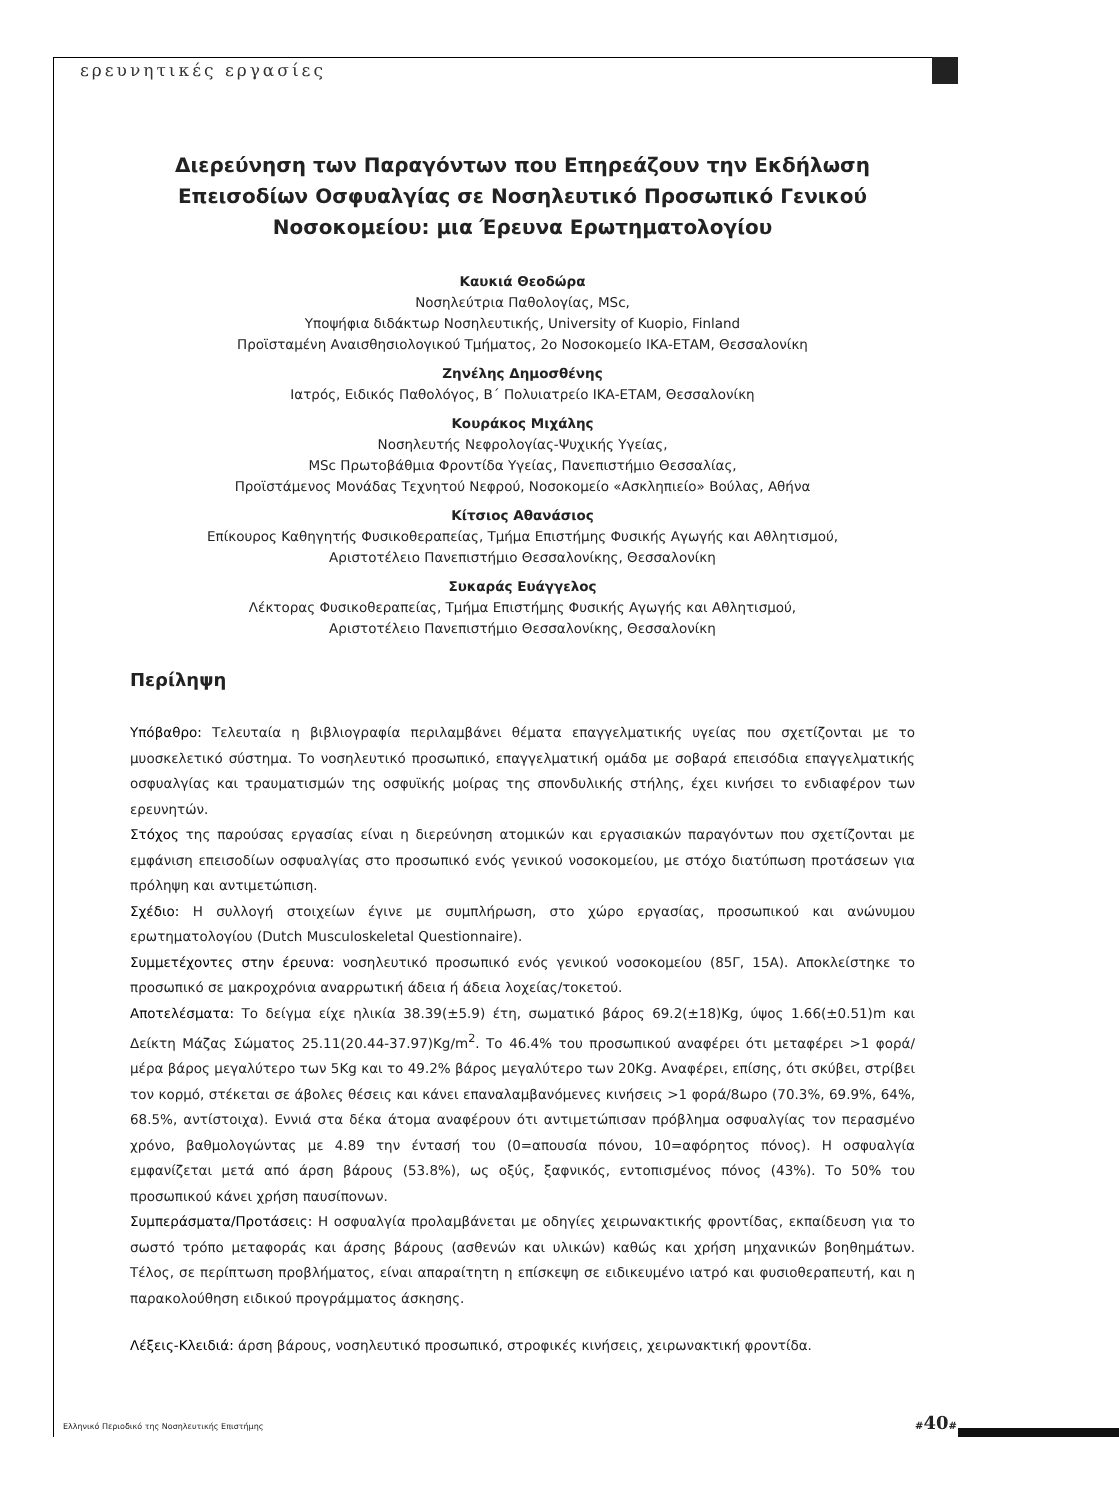ερευνητικές εργασίες
Διερεύνηση των Παραγόντων που Επηρεάζουν την Εκδήλωση Επεισοδίων Οσφυαλγίας σε Νοσηλευτικό Προσωπικό Γενικού Νοσοκομείου: μια Έρευνα Ερωτηματολογίου
Καυκιά Θεοδώρα
Νοσηλεύτρια Παθολογίας, MSc,
Υποψήφια διδάκτωρ Νοσηλευτικής, University of Kuopio, Finland
Προϊσταμένη Αναισθησιολογικού Τμήματος, 2ο Νοσοκομείο ΙΚΑ-ΕΤΑΜ, Θεσσαλονίκη
Ζηνέλης Δημοσθένης
Ιατρός, Ειδικός Παθολόγος, Β΄ Πολυιατρείο ΙΚΑ-ΕΤΑΜ, Θεσσαλονίκη
Κουράκος Μιχάλης
Νοσηλευτής Νεφρολογίας-Ψυχικής Υγείας,
MSc Πρωτοβάθμια Φροντίδα Υγείας, Πανεπιστήμιο Θεσσαλίας,
Προϊστάμενος Μονάδας Τεχνητού Νεφρού, Νοσοκομείο «Ασκληπιείο» Βούλας, Αθήνα
Κίτσιος Αθανάσιος
Επίκουρος Καθηγητής Φυσικοθεραπείας, Τμήμα Επιστήμης Φυσικής Αγωγής και Αθλητισμού,
Αριστοτέλειο Πανεπιστήμιο Θεσσαλονίκης, Θεσσαλονίκη
Συκαράς Ευάγγελος
Λέκτορας Φυσικοθεραπείας, Τμήμα Επιστήμης Φυσικής Αγωγής και Αθλητισμού,
Αριστοτέλειο Πανεπιστήμιο Θεσσαλονίκης, Θεσσαλονίκη
Περίληψη
Υπόβαθρο: Τελευταία η βιβλιογραφία περιλαμβάνει θέματα επαγγελματικής υγείας που σχετίζονται με το μυοσκελετικό σύστημα. Το νοσηλευτικό προσωπικό, επαγγελματική ομάδα με σοβαρά επεισόδια επαγγελματικής οσφυαλγίας και τραυματισμών της οσφυϊκής μοίρας της σπονδυλικής στήλης, έχει κινήσει το ενδιαφέρον των ερευνητών.
Στόχος της παρούσας εργασίας είναι η διερεύνηση ατομικών και εργασιακών παραγόντων που σχετίζονται με εμφάνιση επεισοδίων οσφυαλγίας στο προσωπικό ενός γενικού νοσοκομείου, με στόχο διατύπωση προτάσεων για πρόληψη και αντιμετώπιση.
Σχέδιο: Η συλλογή στοιχείων έγινε με συμπλήρωση, στο χώρο εργασίας, προσωπικού και ανώνυμου ερωτηματολογίου (Dutch Musculoskeletal Questionnaire).
Συμμετέχοντες στην έρευνα: νοσηλευτικό προσωπικό ενός γενικού νοσοκομείου (85Γ, 15Α). Αποκλείστηκε το προσωπικό σε μακροχρόνια αναρρωτική άδεια ή άδεια λοχείας/τοκετού.
Αποτελέσματα: Το δείγμα είχε ηλικία 38.39(±5.9) έτη, σωματικό βάρος 69.2(±18)Kg, ύψος 1.66(±0.51)m και Δείκτη Μάζας Σώματος 25.11(20.44-37.97)Kg/m<sup>2</sup>. Το 46.4% του προσωπικού αναφέρει ότι μεταφέρει >1 φορά/μέρα βάρος μεγαλύτερο των 5Kg και το 49.2% βάρος μεγαλύτερο των 20Kg. Αναφέρει, επίσης, ότι σκύβει, στρίβει τον κορμό, στέκεται σε άβολες θέσεις και κάνει επαναλαμβανόμενες κινήσεις >1 φορά/8ωρο (70.3%, 69.9%, 64%, 68.5%, αντίστοιχα). Εννιά στα δέκα άτομα αναφέρουν ότι αντιμετώπισαν πρόβλημα οσφυαλγίας τον περασμένο χρόνο, βαθμολογώντας με 4.89 την έντασή του (0=απουσία πόνου, 10=αφόρητος πόνος). Η οσφυαλγία εμφανίζεται μετά από άρση βάρους (53.8%), ως οξύς, ξαφνικός, εντοπισμένος πόνος (43%). Το 50% του προσωπικού κάνει χρήση παυσίπονων.
Συμπεράσματα/Προτάσεις: Η οσφυαλγία προλαμβάνεται με οδηγίες χειρωνακτικής φροντίδας, εκπαίδευση για το σωστό τρόπο μεταφοράς και άρσης βάρους (ασθενών και υλικών) καθώς και χρήση μηχανικών βοηθημάτων. Τέλος, σε περίπτωση προβλήματος, είναι απαραίτητη η επίσκεψη σε ειδικευμένο ιατρό και φυσιοθεραπευτή, και η παρακολούθηση ειδικού προγράμματος άσκησης.
Λέξεις-Κλειδιά: άρση βάρους, νοσηλευτικό προσωπικό, στροφικές κινήσεις, χειρωνακτική φροντίδα.
Ελληνικό Περιοδικό της Νοσηλευτικής Επιστήμης
#40#